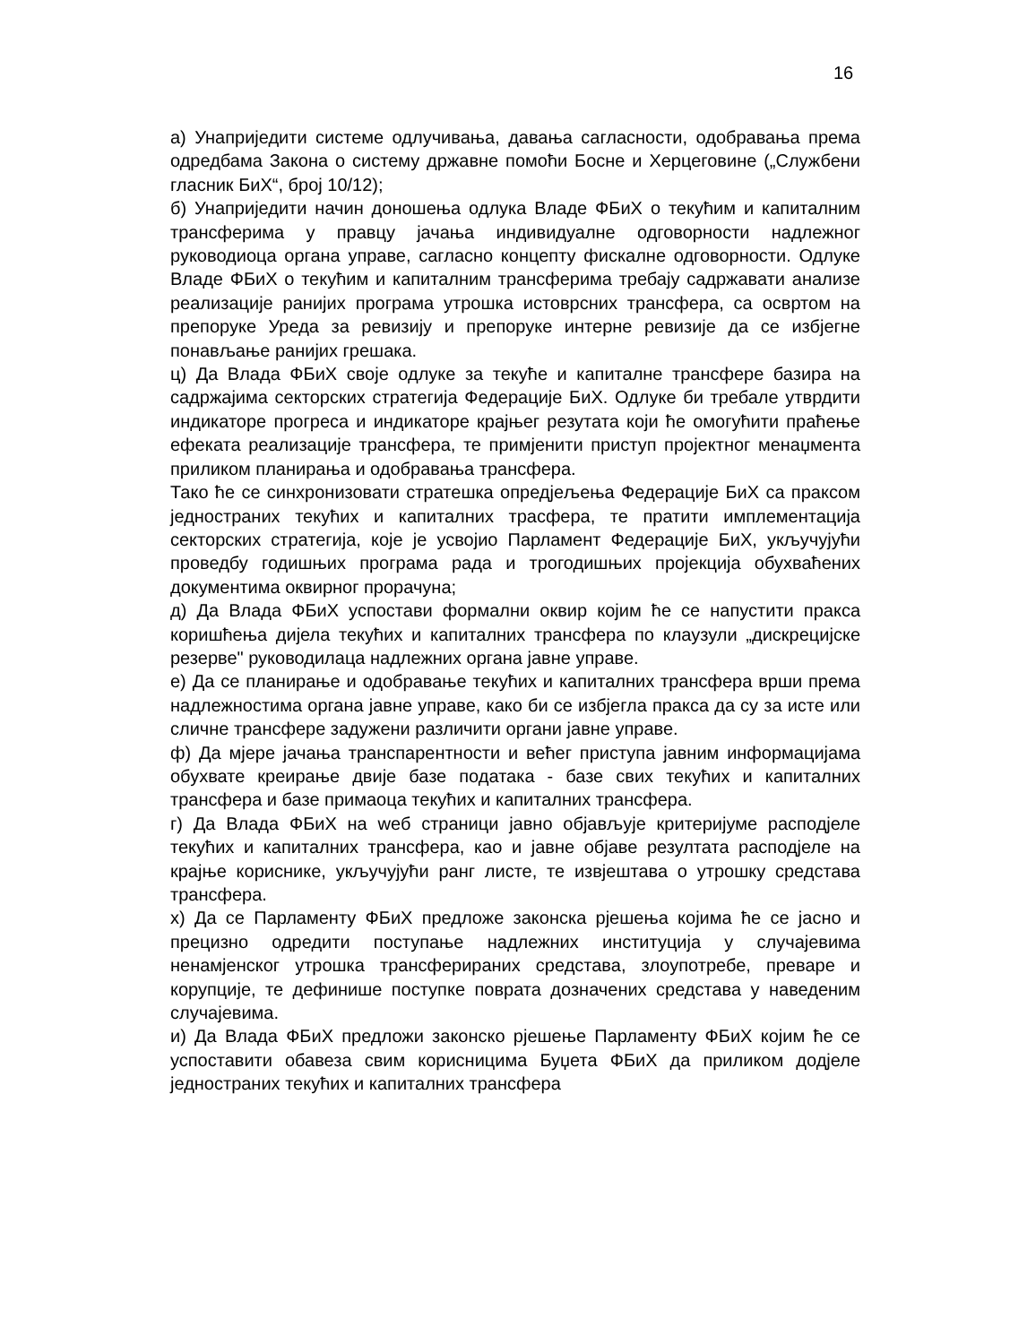16
а) Унаприједити системе одлучивања, давања сагласности, одобравања према одредбама Закона о систему државне помоћи Босне и Херцеговине („Службени гласник БиХ“, број 10/12);
б) Унаприједити начин доношења одлука Владе ФБиХ о текућим и капиталним трансферима у правцу јачања индивидуалне одговорности надлежног руководиоца органа управе, сагласно концепту фискалне одговорности. Одлуке Владе ФБиХ о текућим и капиталним трансферима требају садржавати анализе реализације ранијих програма утрошка истоврсних трансфера, са освртом на препоруке Уреда за ревизију и препоруке интерне ревизије да се избјегне понављање ранијих грешака.
ц) Да Влада ФБиХ своје одлуке за текуће и капиталне трансфере базира на садржајима секторских стратегија Федерације БиХ. Одлуке би требале утврдити индикаторе прогреса и индикаторе крајњег резутата који ће омогућити праћење ефеката реализације трансфера, те примјенити приступ пројектног менаџмента приликом планирања и одобравања трансфера.
Тако ће се синхронизовати стратешка опредјељења Федерације БиХ са праксом једностраних текућих и капиталних трасфера, те пратити имплементација секторских стратегија, које је усвојио Парламент Федерације БиХ, укључујући проведбу годишњих програма рада и трогодишњих пројекција обухваћених документима оквирног прорачуна;
д) Да Влада ФБиХ успостави формални оквир којим ће се напустити пракса коришћења дијела текућих и капиталних трансфера по клаузули „дискрецијске резерве" руководилаца надлежних органа јавне управе.
е) Да се планирање и одобравање текућих и капиталних трансфера врши према надлежностима органа јавне управе, како би се избјегла пракса да су за исте или сличне трансфере задужени различити органи јавне управе.
ф) Да мјере јачања транспарентности и већег приступа јавним информацијама обухвате креирање двије базе података - базе свих текућих и капиталних трансфера и базе примаоца текућих и капиталних трансфера.
г) Да Влада ФБиХ на wеб страници јавно објављује критеријуме расподјеле текућих и капиталних трансфера, као и јавне објаве резултата расподјеле на крајње кориснике, укључујући ранг листе, те извјештава о утрошку средстава трансфера.
х) Да се Парламенту ФБиХ предложе законска рјешења којима ће се јасно и прецизно одредити поступање надлежних институција у случајевима ненамјенског утрошка трансферираних средстава, злоупотребе, преваре и корупције, те дефинише поступке поврата дозначених средстава у наведеним случајевима.
и) Да Влада ФБиХ предложи законско рјешење Парламенту ФБиХ којим ће се успоставити обавеза свим корисницима Буџета ФБиХ да приликом додјеле једностраних текућих и капиталних трансфера